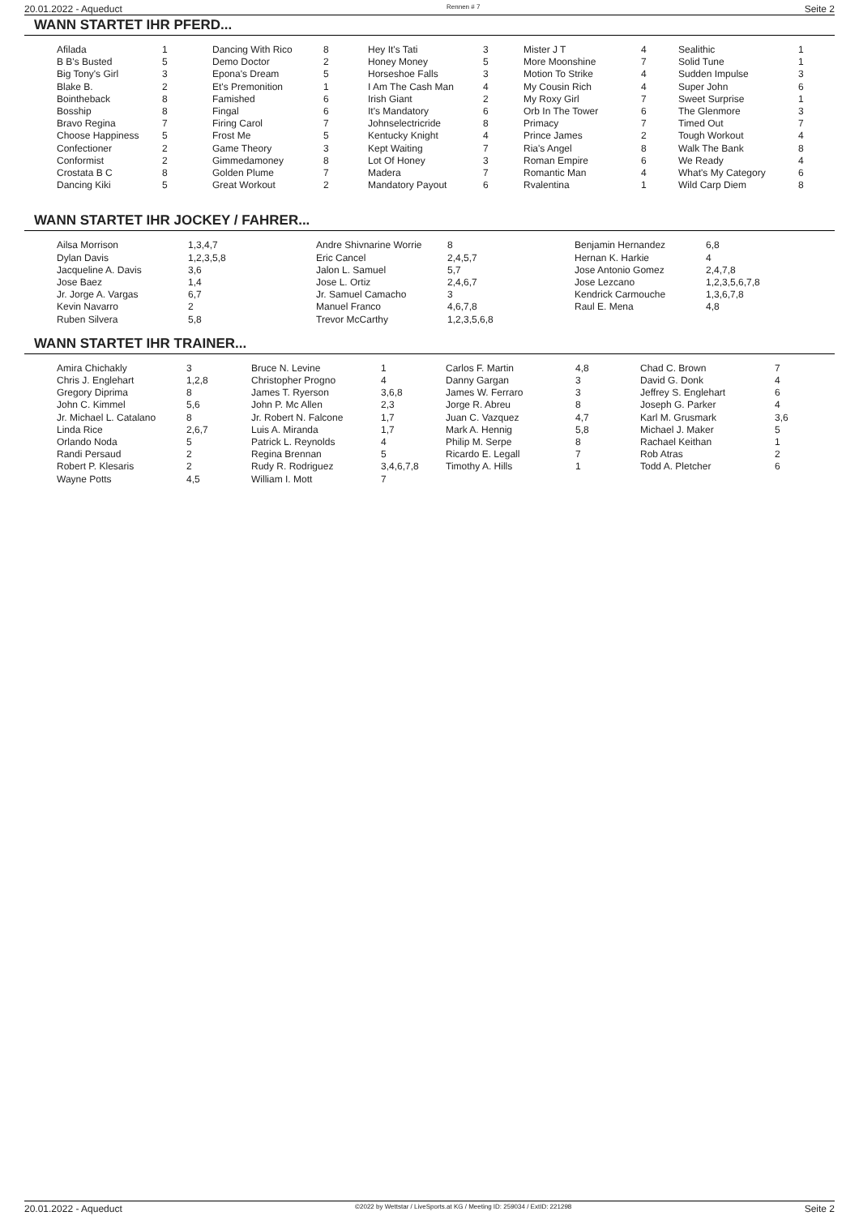20.01.2022 - Aqueduct Rennen # 7 Seite 2
WANN STARTET IHR PFERD...
| Afilada | 1 | Dancing With Rico | 8 | Hey It's Tati | 3 | Mister J T | 4 | Sealithic | 1 |
| B B's Busted | 5 | Demo Doctor | 2 | Honey Money | 5 | More Moonshine | 7 | Solid Tune | 1 |
| Big Tony's Girl | 3 | Epona's Dream | 5 | Horseshoe Falls | 3 | Motion To Strike | 4 | Sudden Impulse | 3 |
| Blake B. | 2 | Et's Premonition | 1 | I Am The Cash Man | 4 | My Cousin Rich | 4 | Super John | 6 |
| Bointheback | 8 | Famished | 6 | Irish Giant | 2 | My Roxy Girl | 7 | Sweet Surprise | 1 |
| Bosship | 8 | Fingal | 6 | It's Mandatory | 6 | Orb In The Tower | 6 | The Glenmore | 3 |
| Bravo Regina | 7 | Firing Carol | 7 | Johnselectricride | 8 | Primacy | 7 | Timed Out | 7 |
| Choose Happiness | 5 | Frost Me | 5 | Kentucky Knight | 4 | Prince James | 2 | Tough Workout | 4 |
| Confectioner | 2 | Game Theory | 3 | Kept Waiting | 7 | Ria's Angel | 8 | Walk The Bank | 8 |
| Conformist | 2 | Gimmedamoney | 8 | Lot Of Honey | 3 | Roman Empire | 6 | We Ready | 4 |
| Crostata B C | 8 | Golden Plume | 7 | Madera | 7 | Romantic Man | 4 | What's My Category | 6 |
| Dancing Kiki | 5 | Great Workout | 2 | Mandatory Payout | 6 | Rvalentina | 1 | Wild Carp Diem | 8 |
WANN STARTET IHR JOCKEY / FAHRER...
| Ailsa Morrison | 1,3,4,7 | Andre Shivnarine Worrie | 8 | Benjamin Hernandez | 6,8 |
| Dylan Davis | 1,2,3,5,8 | Eric Cancel | 2,4,5,7 | Hernan K. Harkie | 4 |
| Jacqueline A. Davis | 3,6 | Jalon L. Samuel | 5,7 | Jose Antonio Gomez | 2,4,7,8 |
| Jose Baez | 1,4 | Jose L. Ortiz | 2,4,6,7 | Jose Lezcano | 1,2,3,5,6,7,8 |
| Jr. Jorge A. Vargas | 6,7 | Jr. Samuel Camacho | 3 | Kendrick Carmouche | 1,3,6,7,8 |
| Kevin Navarro | 2 | Manuel Franco | 4,6,7,8 | Raul E. Mena | 4,8 |
| Ruben Silvera | 5,8 | Trevor McCarthy | 1,2,3,5,6,8 | | |
WANN STARTET IHR TRAINER...
| Amira Chichakly | 3 | Bruce N. Levine | 1 | Carlos F. Martin | 4,8 | Chad C. Brown | 7 |
| Chris J. Englehart | 1,2,8 | Christopher Progno | 4 | Danny Gargan | 3 | David G. Donk | 4 |
| Gregory Diprima | 8 | James T. Ryerson | 3,6,8 | James W. Ferraro | 3 | Jeffrey S. Englehart | 6 |
| John C. Kimmel | 5,6 | John P. Mc Allen | 2,3 | Jorge R. Abreu | 8 | Joseph G. Parker | 4 |
| Jr. Michael L. Catalano | 8 | Jr. Robert N. Falcone | 1,7 | Juan C. Vazquez | 4,7 | Karl M. Grusmark | 3,6 |
| Linda Rice | 2,6,7 | Luis A. Miranda | 1,7 | Mark A. Hennig | 5,8 | Michael J. Maker | 5 |
| Orlando Noda | 5 | Patrick L. Reynolds | 4 | Philip M. Serpe | 8 | Rachael Keithan | 1 |
| Randi Persaud | 2 | Regina Brennan | 5 | Ricardo E. Legall | 7 | Rob Atras | 2 |
| Robert P. Klesaris | 2 | Rudy R. Rodriguez | 3,4,6,7,8 | Timothy A. Hills | 1 | Todd A. Pletcher | 6 |
| Wayne Potts | 4,5 | William I. Mott | 7 | | | | |
20.01.2022 - Aqueduct ©2022 by Wettstar / LiveSports.at KG / Meeting ID: 259034 / ExtID: 221298 Seite 2